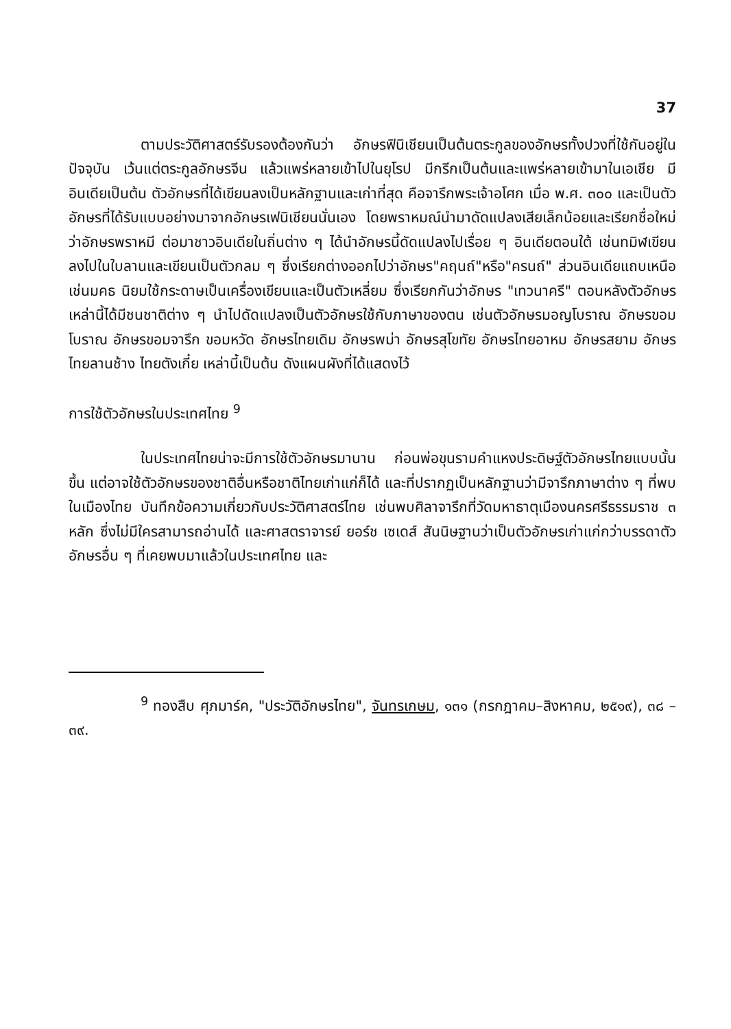37
ตามประวัติศาสตร์รับรองต้องกันว่า อักษรฟินิเชียนเป็นต้นตระกูลของอักษรทั้งปวงที่ใช้กันอยู่ในปัจจุบัน เว้นแต่ตระกูลอักษรจีน แล้วแพร่หลายเข้าไปในยุโรป มีกรีกเป็นต้นและแพร่หลายเข้ามาในเอเชีย มีอินเดียเป็นต้น ตัวอักษรที่ได้เขียนลงเป็นหลักฐานและเก่าที่สุด คือจารึกพระเจ้าอโศก เมื่อ พ.ศ. ๓๐๐ และเป็นตัวอักษรที่ได้รับแบบอย่างมาจากอักษรเฟนิเชียนนั่นเอง โดยพราหมณ์นำมาดัดแปลงเสียเล็กน้อยและเรียกชื่อใหม่ว่าอักษรพราหมี ต่อมาชาวอินเดียในถิ่นต่าง ๆ ได้นำอักษรนี้ดัดแปลงไปเรื่อย ๆ อินเดียตอนใต้ เช่นทมิฬเขียนลงไปในใบลานและเขียนเป็นตัวกลม ๆ ซึ่งเรียกต่างออกไปว่าอักษร"คฤนถ์"หรือ"ครนถ์" ส่วนอินเดียแถบเหนือ เช่นมคธ นิยมใช้กระดาษเป็นเครื่องเขียนและเป็นตัวเหลี่ยม ซึ่งเรียกกันว่าอักษร "เทวนาครี" ตอนหลังตัวอักษรเหล่านี้ได้มีชนชาติต่าง ๆ นำไปดัดแปลงเป็นตัวอักษรใช้กับภาษาของตน เช่นตัวอักษรมอญโบราณ อักษรขอมโบราณ อักษรขอมจารึก ขอมหวัด อักษรไทยเดิม อักษรพม่า อักษรสุโขทัย อักษรไทยอาหม อักษรสยาม อักษรไทยลานช้าง ไทยตังเกี๋ย เหล่านี้เป็นต้น ดังแผนผังที่ได้แสดงไว้
การใช้ตัวอักษรในประเทศไทย <sup>9</sup>
ในประเทศไทยน่าจะมีการใช้ตัวอักษรมานาน ก่อนพ่อขุนรามคำแหงประดิษฐ์ตัวอักษรไทยแบบนั้นขึ้น แต่อาจใช้ตัวอักษรของชาติอื่นหรือชาติไทยเก่าแก่ก็ได้ และที่ปรากฏเป็นหลักฐานว่ามีจารึกภาษาต่าง ๆ ที่พบในเมืองไทย บันทึกข้อความเกี่ยวกับประวัติศาสตร์ไทย เช่นพบศิลาจารึกที่วัดมหาธาตุเมืองนครศรีธรรมราช ๓ หลัก ซึ่งไม่มีใครสามารถอ่านได้ และศาสตราจารย์ ยอร์ช เซเดส์ สันนิษฐานว่าเป็นตัวอักษรเก่าแก่กว่าบรรดาตัวอักษรอื่น ๆ ที่เคยพบมาแล้วในประเทศไทย และ
<sup>9</sup> ทองสืบ ศุภมาร์ค, "ประวัติอักษรไทย", จันทรเกษม, ๑๓๑ (กรกฎาคม–สิงหาคม, ๒๕๑๙), ๓๘ – ๓๙.